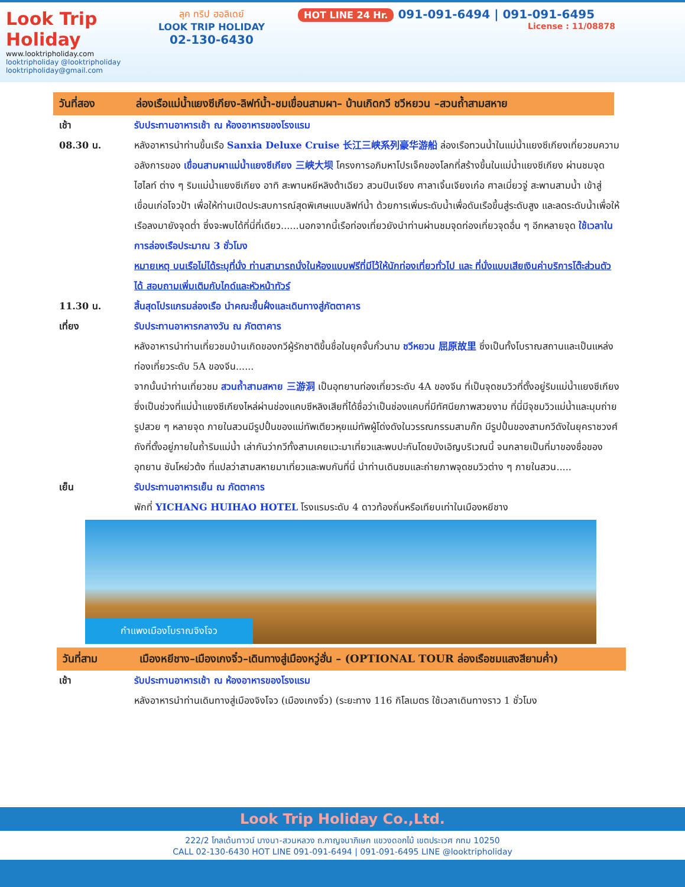Look Trip Holiday
www.looktripholiday.com
looktripholiday @looktripholiday looktripholiday@gmail.com
ลุค ทริป ฮอลิเดย์
LOOK TRIP HOLIDAY
02-130-6430
HOT LINE 24 Hr. 091-091-6494 | 091-091-6495
License : 11/08878
วันที่สอง ล่องเรือแม่น้ำแยงซีเกียง-ลิฟท์น้ำ-ชมเขื่อนสามผา– บ้านเกิดกวี ชวีหยวน –สวนถ้ำสามสหาย
เช้า รับประทานอาหารเช้า ณ ห้องอาหารของโรงแรม
08.30 น. หลังอาหารนำท่านขึ้นเรือ Sanxia Deluxe Cruise 长江三峡系列豪华游船 ล่องเรือทวนน้ำในแม่น้ำแยงซีเกียงเที่ยวชมความอลังการของ เขื่อนสามผาแม่น้ำแยงซีเกียง 三峡大坝 โครงการอภิมหาโปรเจ็คของโลกที่สร้างขึ้นในแม่น้ำแยงซีเกียง ผ่านชมจุดไฮไลท์ ต่าง ๆ ริมแม่น้ำแยงซีเกียง อาทิ สะพานหยีหลิงต้าเฉียว สวนปินเจียง ศาลาเจิ้นเจียงเก๋อ ศาลเมี่ยวจู่ สะพานสามน้ำ เข้าสู่เขื่อนเก่อโจวป้า เพื่อให้ท่านเปิดประสบการณ์สุดพิเศษแบบลิฟท์น้ำ ด้วยการเพิ่มระดับน้ำเพื่อดันเรือขึ้นสู่ระดับสูง และลดระดับน้ำเพื่อให้เรือลงมายังจุดต่ำ ซึ่งจะพบได้ที่นี่ที่เดียว......นอกจากนี้เรือท่องเที่ยวยังนำท่านผ่านชมจุดท่องเที่ยวจุดอื่น ๆ อีกหลายจุด ใช้เวลาในการล่องเรือประมาณ 3 ชั่วโมง
หมายเหตุ บนเรือไม่ได้ระบุที่นั่ง ท่านสามารถนั่งในห้องแบบฟรีที่มีไว้ให้นักท่องเที่ยวทั่วไป และ ที่นั่งแบบเสียเงินค่าบริการโต๊ะส่วนตัวได้ สอบถามเพิ่มเติมกับไกด์และหัวหน้าทัวร์
11.30 น. สิ้นสุดโปรแกรมล่องเรือ นำคณะขึ้นฝั่งและเดินทางสู่ภัตตาคาร
เที่ยง รับประทานอาหารกลางวัน ณ ภัตตาคาร
หลังอาหารนำท่านเที่ยวชมบ้านเกิดของกวีผู้รักชาติขึ้นชื่อในยุคจั้นกั๋วนาม ชวีหยวน 屈原故里 ซึ่งเป็นทั้งโบราณสถานและเป็นแหล่งท่องเที่ยวระดับ 5A ของจีน......
จากนั้นนำท่านเที่ยวชม สวนถ้ำสามสหาย 三游洞 เป็นอุทยานท่องเที่ยวระดับ 4A ของจีน ที่เป็นจุดชมวิวที่ตั้งอยู่ริมแม่น้ำแยงซีเกียง ซึ่งเป็นช่วงที่แม่น้ำแยงซีเกียงไหล่ผ่านช่องแคบซีหลิงเสียที่ได้ชื่อว่าเป็นช่องแคบที่มีทัศนียภาพสวยงาม ที่นี่มีจุชมวิวแม่น้ำและมุมถ่ายรูปสวย ๆ หลายจุด ภายในสวนมีรูปปั้นของแม่ทัพเตียวหุยแม่ทัพผู้โด่งดังในวรรณกรรมสามก๊ก มีรูปปั้นของสามกวีดังในยุคราชวงศ์ถังที่ตั้งอยู่ภายในถ้ำริมแม่น้ำ เล่ากันว่ากวีทั้งสามเคยแวะมาเที่ยวและพบปะกันโดยบังเอิญบริเวณนี้ จนกลายเป็นที่มาของชื่อของอุทยาน ซันโหย่วต้ง ที่แปลว่าสามสหายมาเที่ยวและพบกันที่นี่ นำท่านเดินชมและถ่ายภาพจุดชมวิวต่าง ๆ ภายในสวน.....
เย็น รับประทานอาหารเย็น ณ ภัตตาคาร
พักที่ YICHANG HUIHAO HOTEL โรงแรมระดับ 4 ดาวท้องถิ่นหรือเทียบเท่าในเมืองหยีชาง
กำแพงเมืองโบราณจิงโจว
วันที่สาม เมืองหยีชาง–เมืองเกงจิ๋ว–เดินทางสู่เมืองหวู่ฮั่น – (OPTIONAL TOUR ล่องเรือชมแสงสียามค่ำ)
เช้า รับประทานอาหารเช้า ณ ห้องอาหารของโรงแรม
หลังอาหารนำท่านเดินทางสู่เมืองจิงโจว (เมืองเกงจิ๋ว) (ระยะทาง 116 กิโลเมตร ใช้เวลาเดินทางราว 1 ชั่วโมง
Look Trip Holiday Co.,Ltd.
222/2 โกลเด้นทาวน์ บางนา-สวนหลวง ถ.กาญจนาภิเษก แขวงดอกไม้ เขตประเวศ กทม 10250
CALL 02-130-6430 HOT LINE 091-091-6494 | 091-091-6495 LINE @looktripholiday